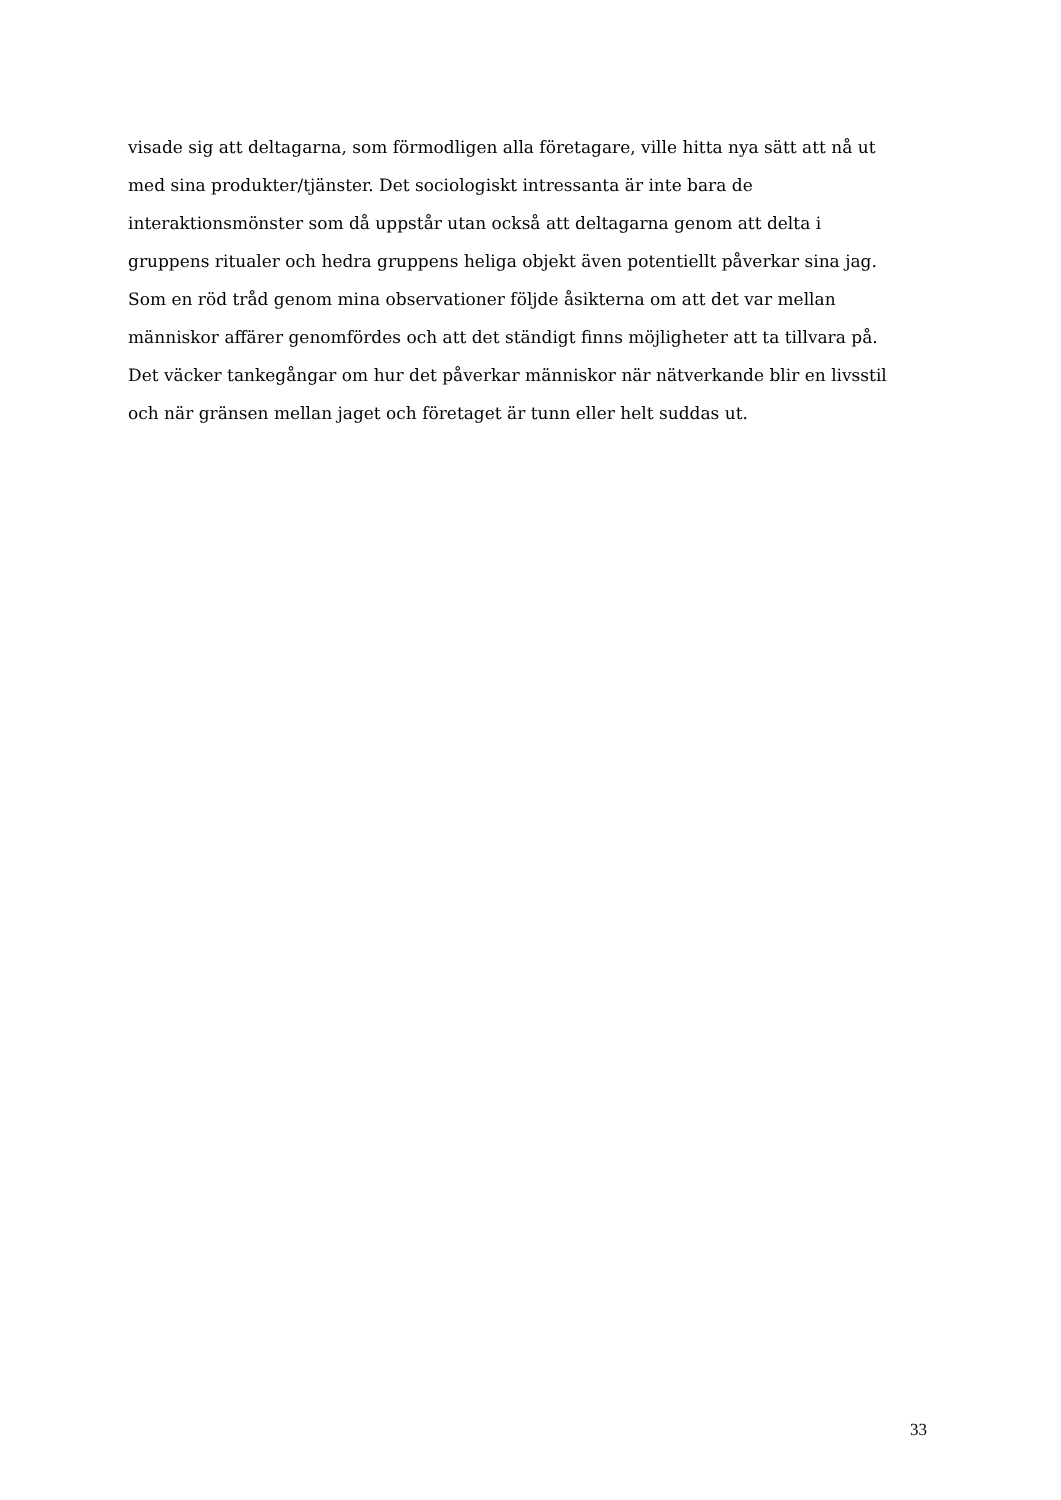visade sig att deltagarna, som förmodligen alla företagare, ville hitta nya sätt att nå ut
med sina produkter/tjänster. Det sociologiskt intressanta är inte bara de
interaktionsmönster som då uppstår utan också att deltagarna genom att delta i
gruppens ritualer och hedra gruppens heliga objekt även potentiellt påverkar sina jag.
Som en röd tråd genom mina observationer följde åsikterna om att det var mellan
människor affärer genomfördes och att det ständigt finns möjligheter att ta tillvara på.
Det väcker tankegångar om hur det påverkar människor när nätverkande blir en livsstil
och när gränsen mellan jaget och företaget är tunn eller helt suddas ut.
33